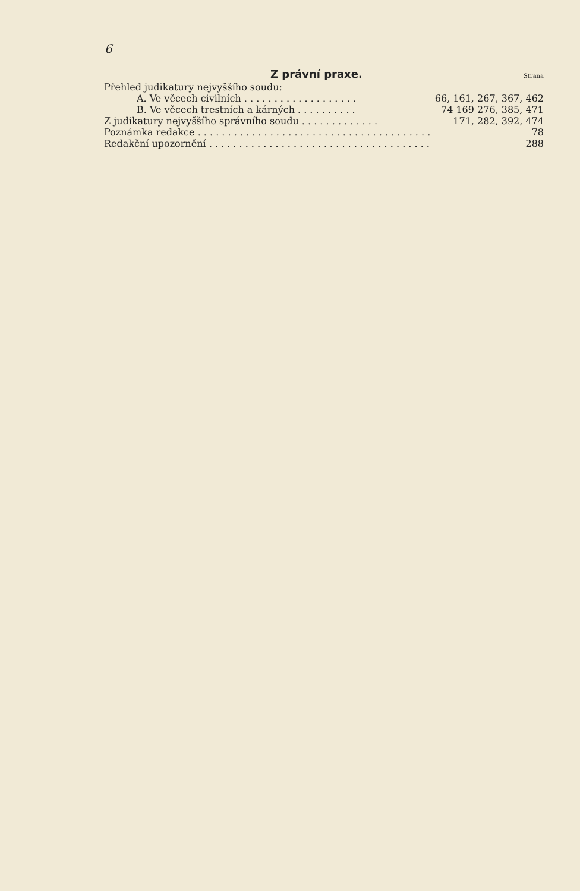6
Z právní praxe.
Strana
Přehled judikatury nejvyššího soudu:
A. Ve věcech civilních . . . . . . . . . . . . . . . . . . . 66, 161, 267, 367, 462
B. Ve věcech trestních a kárných . . . . . . . . . . 74 169 276, 385, 471
Z judikatury nejvyššího správního soudu . . . . . . . . . . . . . 171, 282, 392, 474
Poznámka redakce . . . . . . . . . . . . . . . . . . . . . . . . . . . . . . . . . . . . . . . 78
Redakční upozornění . . . . . . . . . . . . . . . . . . . . . . . . . . . . . . . . . . . . . 288